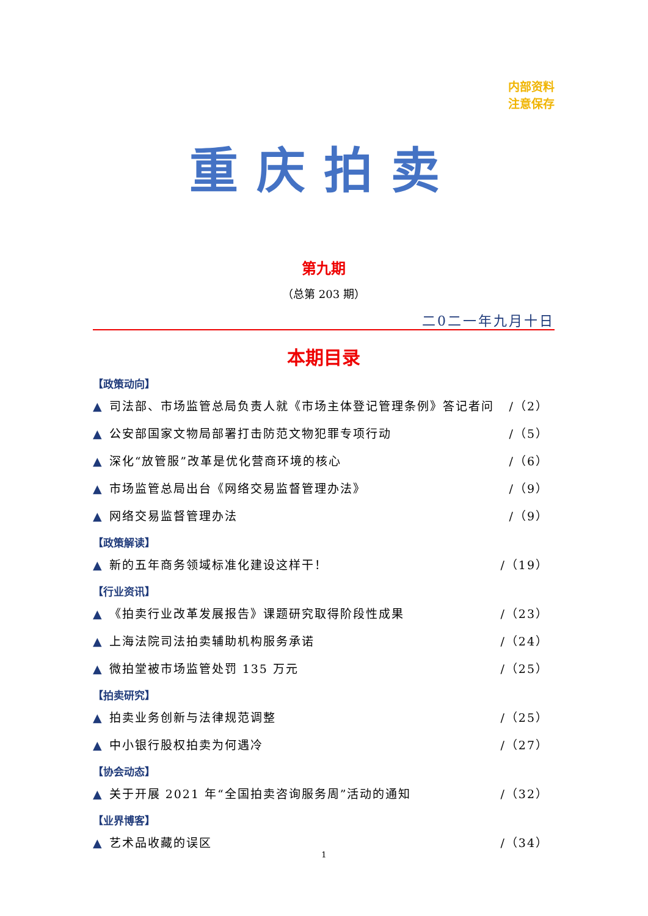内部资料
注意保存
重庆拍卖
第九期
（总第 203 期）
二0二一年九月十日
本期目录
【政策动向】
▲ 司法部、市场监管总局负责人就《市场主体登记管理条例》答记者问 /（2）
▲ 公安部国家文物局部署打击防范文物犯罪专项行动 /（5）
▲ 深化“放管服”改革是优化营商环境的核心 /（6）
▲ 市场监管总局出台《网络交易监督管理办法》 /（9）
▲ 网络交易监督管理办法 /（9）
【政策解读】
▲ 新的五年商务领域标准化建设这样干！ /（19）
【行业资讯】
▲ 《拍卖行业改革发展报告》课题研究取得阶段性成果 /（23）
▲ 上海法院司法拍卖辅助机构服务承诺 /（24）
▲ 微拍堂被市场监管处罚 135 万元 /（25）
【拍卖研究】
▲ 拍卖业务创新与法律规范调整 /（25）
▲ 中小银行股权拍卖为何遇冷 /（27）
【协会动态】
▲ 关于开展 2021 年“全国拍卖咨询服务周”活动的通知 /（32）
【业界博客】
▲ 艺术品收藏的误区 /（34）
1